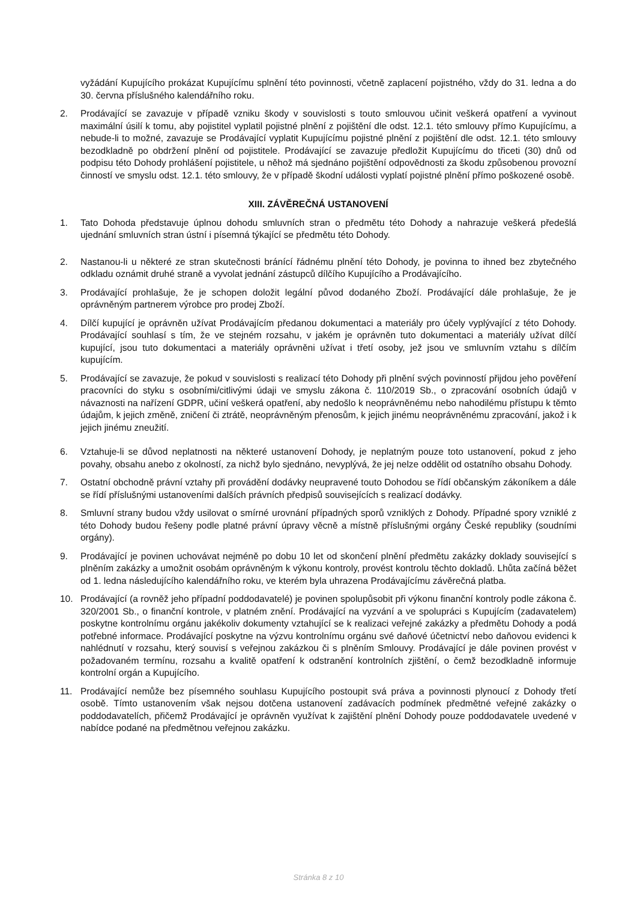vyžádání Kupujícího prokázat Kupujícímu splnění této povinnosti, včetně zaplacení pojistného, vždy do 31. ledna a do 30. června příslušného kalendářního roku.
2. Prodávající se zavazuje v případě vzniku škody v souvislosti s touto smlouvou učinit veškerá opatření a vyvinout maximální úsilí k tomu, aby pojistitel vyplatil pojistné plnění z pojištění dle odst. 12.1. této smlouvy přímo Kupujícímu, a nebude-li to možné, zavazuje se Prodávající vyplatit Kupujícímu pojistné plnění z pojištění dle odst. 12.1. této smlouvy bezodkladně po obdržení plnění od pojistitele. Prodávající se zavazuje předložit Kupujícímu do třiceti (30) dnů od podpisu této Dohody prohlášení pojistitele, u něhož má sjednáno pojištění odpovědnosti za škodu způsobenou provozní činností ve smyslu odst. 12.1. této smlouvy, že v případě škodní události vyplatí pojistné plnění přímo poškozené osobě.
XIII. ZÁVĚREČNÁ USTANOVENÍ
1. Tato Dohoda představuje úplnou dohodu smluvních stran o předmětu této Dohody a nahrazuje veškerá předešlá ujednání smluvních stran ústní i písemná týkající se předmětu této Dohody.
2. Nastanou-li u některé ze stran skutečnosti bránící řádnému plnění této Dohody, je povinna to ihned bez zbytečného odkladu oznámit druhé straně a vyvolat jednání zástupců dílčího Kupujícího a Prodávajícího.
3. Prodávající prohlašuje, že je schopen doložit legální původ dodaného Zboží. Prodávající dále prohlašuje, že je oprávněným partnerem výrobce pro prodej Zboží.
4. Dílčí kupující je oprávněn užívat Prodávajícím předanou dokumentaci a materiály pro účely vyplývající z této Dohody. Prodávající souhlasí s tím, že ve stejném rozsahu, v jakém je oprávněn tuto dokumentaci a materiály užívat dílčí kupující, jsou tuto dokumentaci a materiály oprávněni užívat i třetí osoby, jež jsou ve smluvním vztahu s dílčím kupujícím.
5. Prodávající se zavazuje, že pokud v souvislosti s realizací této Dohody při plnění svých povinností přijdou jeho pověření pracovníci do styku s osobními/citlivými údaji ve smyslu zákona č. 110/2019 Sb., o zpracování osobních údajů v návaznosti na nařízení GDPR, učiní veškerá opatření, aby nedošlo k neoprávněnému nebo nahodilému přístupu k těmto údajům, k jejich změně, zničení či ztrátě, neoprávněným přenosům, k jejich jinému neoprávněnému zpracování, jakož i k jejich jinému zneužití.
6. Vztahuje-li se důvod neplatnosti na některé ustanovení Dohody, je neplatným pouze toto ustanovení, pokud z jeho povahy, obsahu anebo z okolností, za nichž bylo sjednáno, nevyplývá, že jej nelze oddělit od ostatního obsahu Dohody.
7. Ostatní obchodně právní vztahy při provádění dodávky neupravené touto Dohodou se řídí občanským zákoníkem a dále se řídí příslušnými ustanoveními dalších právních předpisů souvisejících s realizací dodávky.
8. Smluvní strany budou vždy usilovat o smírné urovnání případných sporů vzniklých z Dohody. Případné spory vzniklé z této Dohody budou řešeny podle platné právní úpravy věcně a místně příslušnými orgány České republiky (soudními orgány).
9. Prodávající je povinen uchovávat nejméně po dobu 10 let od skončení plnění předmětu zakázky doklady související s plněním zakázky a umožnit osobám oprávněným k výkonu kontroly, provést kontrolu těchto dokladů. Lhůta začíná běžet od 1. ledna následujícího kalendářního roku, ve kterém byla uhrazena Prodávajícímu závěrečná platba.
10. Prodávající (a rovněž jeho případní poddodavatelé) je povinen spolupůsobit při výkonu finanční kontroly podle zákona č. 320/2001 Sb., o finanční kontrole, v platném znění. Prodávající na vyzvání a ve spolupráci s Kupujícím (zadavatelem) poskytne kontrolnímu orgánu jakékoliv dokumenty vztahující se k realizaci veřejné zakázky a předmětu Dohody a podá potřebné informace. Prodávající poskytne na výzvu kontrolnímu orgánu své daňové účetnictví nebo daňovou evidenci k nahlédnutí v rozsahu, který souvisí s veřejnou zakázkou či s plněním Smlouvy. Prodávající je dále povinen provést v požadovaném termínu, rozsahu a kvalitě opatření k odstranění kontrolních zjištění, o čemž bezodkladně informuje kontrolní orgán a Kupujícího.
11. Prodávající nemůže bez písemného souhlasu Kupujícího postoupit svá práva a povinnosti plynoucí z Dohody třetí osobě. Tímto ustanovením však nejsou dotčena ustanovení zadávacích podmínek předmětné veřejné zakázky o poddodavatelích, přičemž Prodávající je oprávněn využívat k zajištění plnění Dohody pouze poddodavatele uvedené v nabídce podané na předmětnou veřejnou zakázku.
Stránka 8 z 10